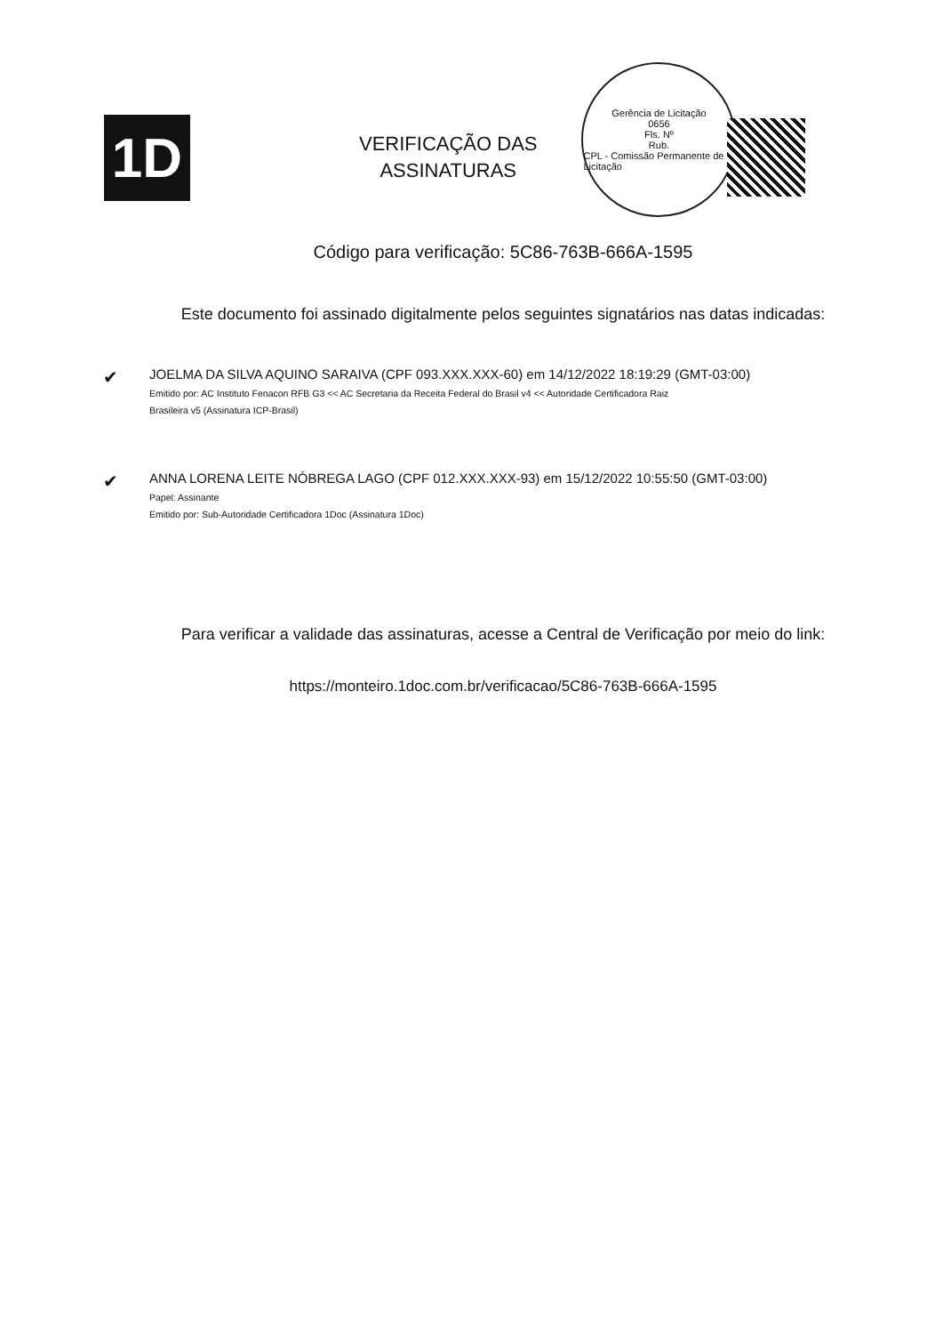1D
VERIFICAÇÃO DAS
ASSINATURAS
Gerência de Licitação
0656
Fls. Nº
Rub.
CPL - Comissão Permanente de Licitação
Código para verificação: 5C86-763B-666A-1595
Este documento foi assinado digitalmente pelos seguintes signatários nas datas indicadas:
✔
JOELMA DA SILVA AQUINO SARAIVA (CPF 093.XXX.XXX-60) em 14/12/2022 18:19:29 (GMT-03:00)
Emitido por: AC Instituto Fenacon RFB G3 << AC Secretaria da Receita Federal do Brasil v4 << Autoridade Certificadora Raiz
Brasileira v5 (Assinatura ICP-Brasil)
✔
ANNA LORENA LEITE NÓBREGA LAGO (CPF 012.XXX.XXX-93) em 15/12/2022 10:55:50 (GMT-03:00)
Papel: Assinante
Emitido por: Sub-Autoridade Certificadora 1Doc (Assinatura 1Doc)
Para verificar a validade das assinaturas, acesse a Central de Verificação por meio do link:
https://monteiro.1doc.com.br/verificacao/5C86-763B-666A-1595